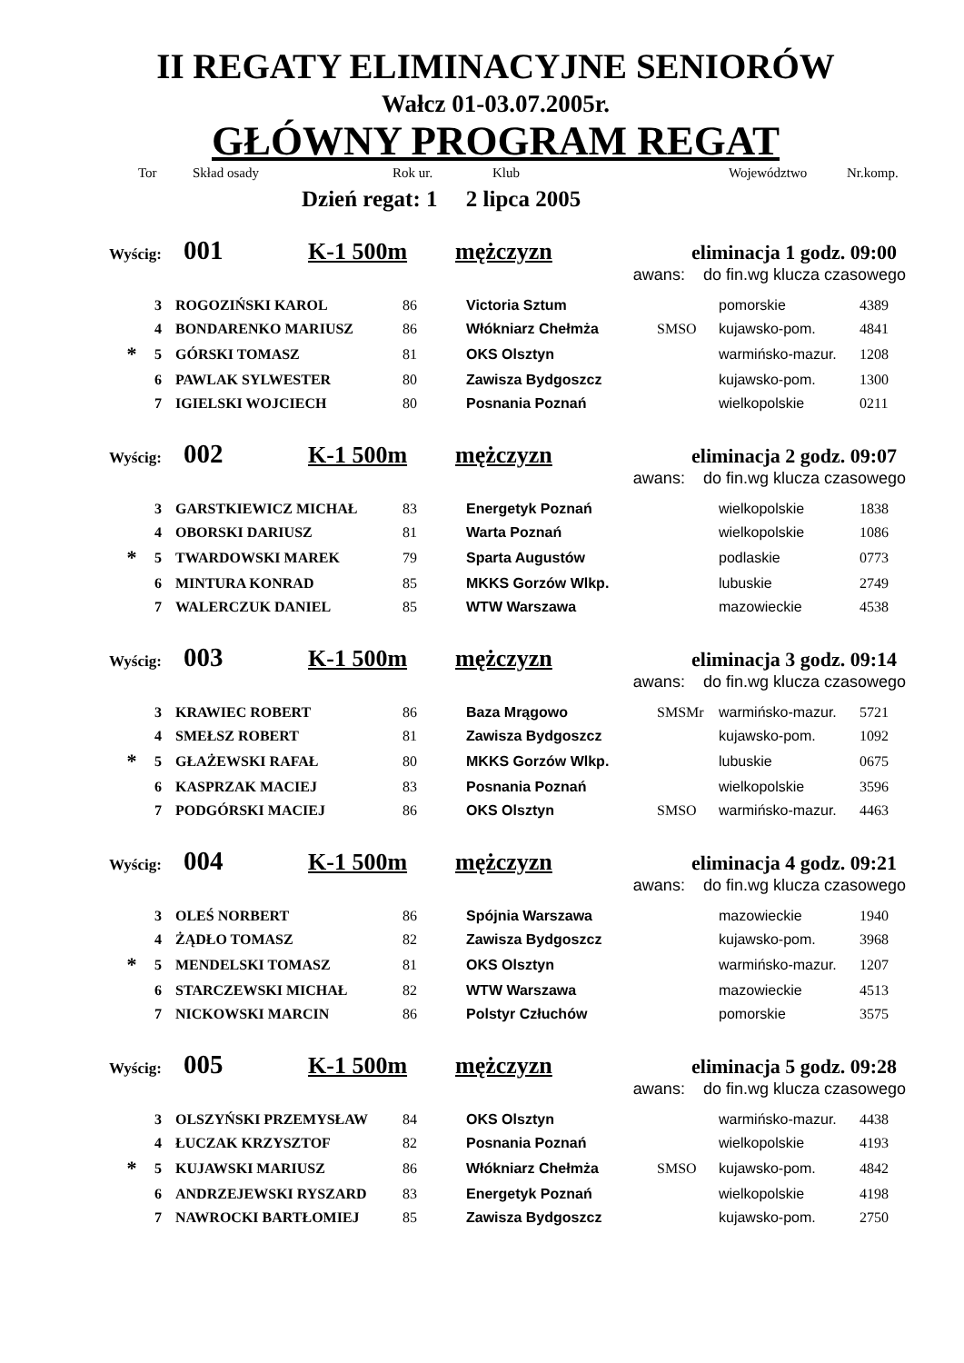II REGATY ELIMINACYJNE SENIORÓW
Wałcz 01-03.07.2005r.
GŁÓWNY PROGRAM REGAT
Tor Skład osady Rok ur. Klub Województwo Nr.komp.
Dzień regat: 1 2 lipca 2005
Wyścig: 001 K-1 500m mężczyzn eliminacja 1 godz. 09:00
awans: do fin.wg klucza czasowego
| | 3 | ROGOZIŃSKI KAROL | 86 | Victoria Sztum | | pomorskie | 4389 |
| | 4 | BONDARENKO MARIUSZ | 86 | Włókniarz Chełmża | SMSO | kujawsko-pom. | 4841 |
| * | 5 | GÓRSKI TOMASZ | 81 | OKS Olsztyn | | warmińsko-mazur. | 1208 |
| | 6 | PAWLAK SYLWESTER | 80 | Zawisza Bydgoszcz | | kujawsko-pom. | 1300 |
| | 7 | IGIELSKI WOJCIECH | 80 | Posnania Poznań | | wielkopolskie | 0211 |
Wyścig: 002 K-1 500m mężczyzn eliminacja 2 godz. 09:07
awans: do fin.wg klucza czasowego
| | 3 | GARSTKIEWICZ MICHAŁ | 83 | Energetyk Poznań | | wielkopolskie | 1838 |
| | 4 | OBORSKI DARIUSZ | 81 | Warta Poznań | | wielkopolskie | 1086 |
| * | 5 | TWARDOWSKI MAREK | 79 | Sparta Augustów | | podlaskie | 0773 |
| | 6 | MINTURA KONRAD | 85 | MKKS Gorzów Wlkp. | | lubuskie | 2749 |
| | 7 | WALERCZUK DANIEL | 85 | WTW Warszawa | | mazowieckie | 4538 |
Wyścig: 003 K-1 500m mężczyzn eliminacja 3 godz. 09:14
awans: do fin.wg klucza czasowego
| | 3 | KRAWIEC ROBERT | 86 | Baza Mrągowo | SMSMr | warmińsko-mazur. | 5721 |
| | 4 | SMEŁSZ ROBERT | 81 | Zawisza Bydgoszcz | | kujawsko-pom. | 1092 |
| * | 5 | GŁAŻEWSKI RAFAŁ | 80 | MKKS Gorzów Wlkp. | | lubuskie | 0675 |
| | 6 | KASPRZAK MACIEJ | 83 | Posnania Poznań | | wielkopolskie | 3596 |
| | 7 | PODGÓRSKI MACIEJ | 86 | OKS Olsztyn | SMSO | warmińsko-mazur. | 4463 |
Wyścig: 004 K-1 500m mężczyzn eliminacja 4 godz. 09:21
awans: do fin.wg klucza czasowego
| | 3 | OLEŚ NORBERT | 86 | Spójnia Warszawa | | mazowieckie | 1940 |
| | 4 | ŻĄDŁO TOMASZ | 82 | Zawisza Bydgoszcz | | kujawsko-pom. | 3968 |
| * | 5 | MENDELSKI TOMASZ | 81 | OKS Olsztyn | | warmińsko-mazur. | 1207 |
| | 6 | STARCZEWSKI MICHAŁ | 82 | WTW Warszawa | | mazowieckie | 4513 |
| | 7 | NICKOWSKI MARCIN | 86 | Polstyr Człuchów | | pomorskie | 3575 |
Wyścig: 005 K-1 500m mężczyzn eliminacja 5 godz. 09:28
awans: do fin.wg klucza czasowego
| | 3 | OLSZYŃSKI PRZEMYSŁAW | 84 | OKS Olsztyn | | warmińsko-mazur. | 4438 |
| | 4 | ŁUCZAK KRZYSZTOF | 82 | Posnania Poznań | | wielkopolskie | 4193 |
| * | 5 | KUJAWSKI MARIUSZ | 86 | Włókniarz Chełmża | SMSO | kujawsko-pom. | 4842 |
| | 6 | ANDRZEJEWSKI RYSZARD | 83 | Energetyk Poznań | | wielkopolskie | 4198 |
| | 7 | NAWROCKI BARTŁOMIEJ | 85 | Zawisza Bydgoszcz | | kujawsko-pom. | 2750 |